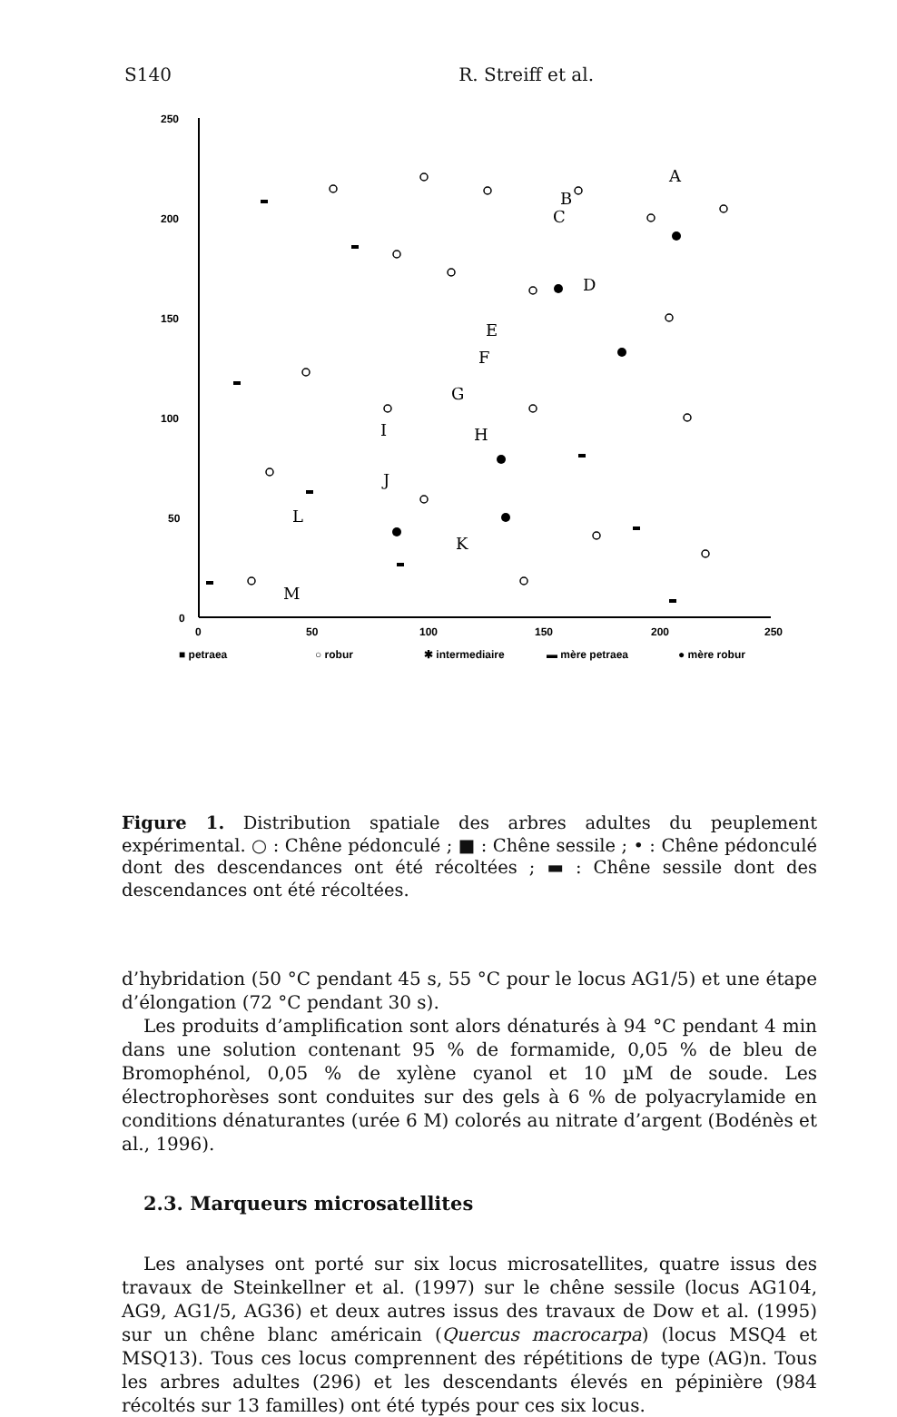S140 R. Streiff et al.
250
200
150
100
50
0
0
50
100
150
200
250
■ petraea
○ robur
✱ intermediaire
▬ mère petraea
● mère robur
A
B
C
D
E
F
G
H
I
J
K
L
M
Figure 1. Distribution spatiale des arbres adultes du peuplement expérimental. ○ : Chêne pédonculé ; ■ : Chêne sessile ; • : Chêne pédonculé dont des descendances ont été récoltées ; ▬ : Chêne sessile dont des descendances ont été récoltées.
d’hybridation (50 °C pendant 45 s, 55 °C pour le locus AG1/5) et une étape d’élongation (72 °C pendant 30 s).
Les produits d’amplification sont alors dénaturés à 94 °C pendant 4 min dans une solution contenant 95 % de formamide, 0,05 % de bleu de Bromophénol, 0,05 % de xylène cyanol et 10 µM de soude. Les électrophorèses sont conduites sur des gels à 6 % de polyacrylamide en conditions dénaturantes (urée 6 M) colorés au nitrate d’argent (Bodénès et al., 1996).
2.3. Marqueurs microsatellites
Les analyses ont porté sur six locus microsatellites, quatre issus des travaux de Steinkellner et al. (1997) sur le chêne sessile (locus AG104, AG9, AG1/5, AG36) et deux autres issus des travaux de Dow et al. (1995) sur un chêne blanc américain (Quercus macrocarpa) (locus MSQ4 et MSQ13). Tous ces locus comprennent des répétitions de type (AG)n. Tous les arbres adultes (296) et les descendants élevés en pépinière (984 récoltés sur 13 familles) ont été typés pour ces six locus.